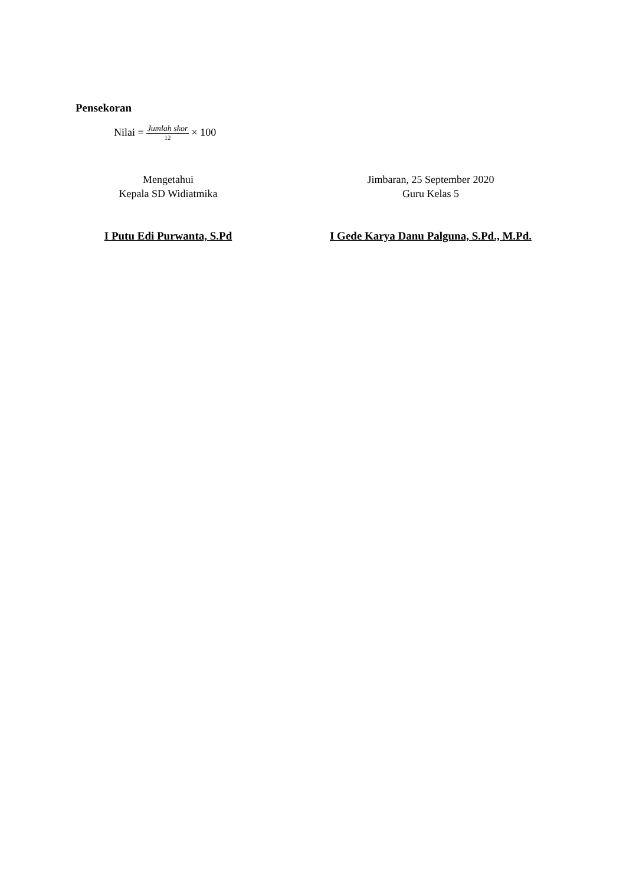Pensekoran
Nilai = Jumlah skor 12 × 100
Mengetahui
Kepala SD Widiatmika
I Putu Edi Purwanta, S.Pd
Jimbaran, 25 September 2020
Guru Kelas 5
I Gede Karya Danu Palguna, S.Pd., M.Pd.